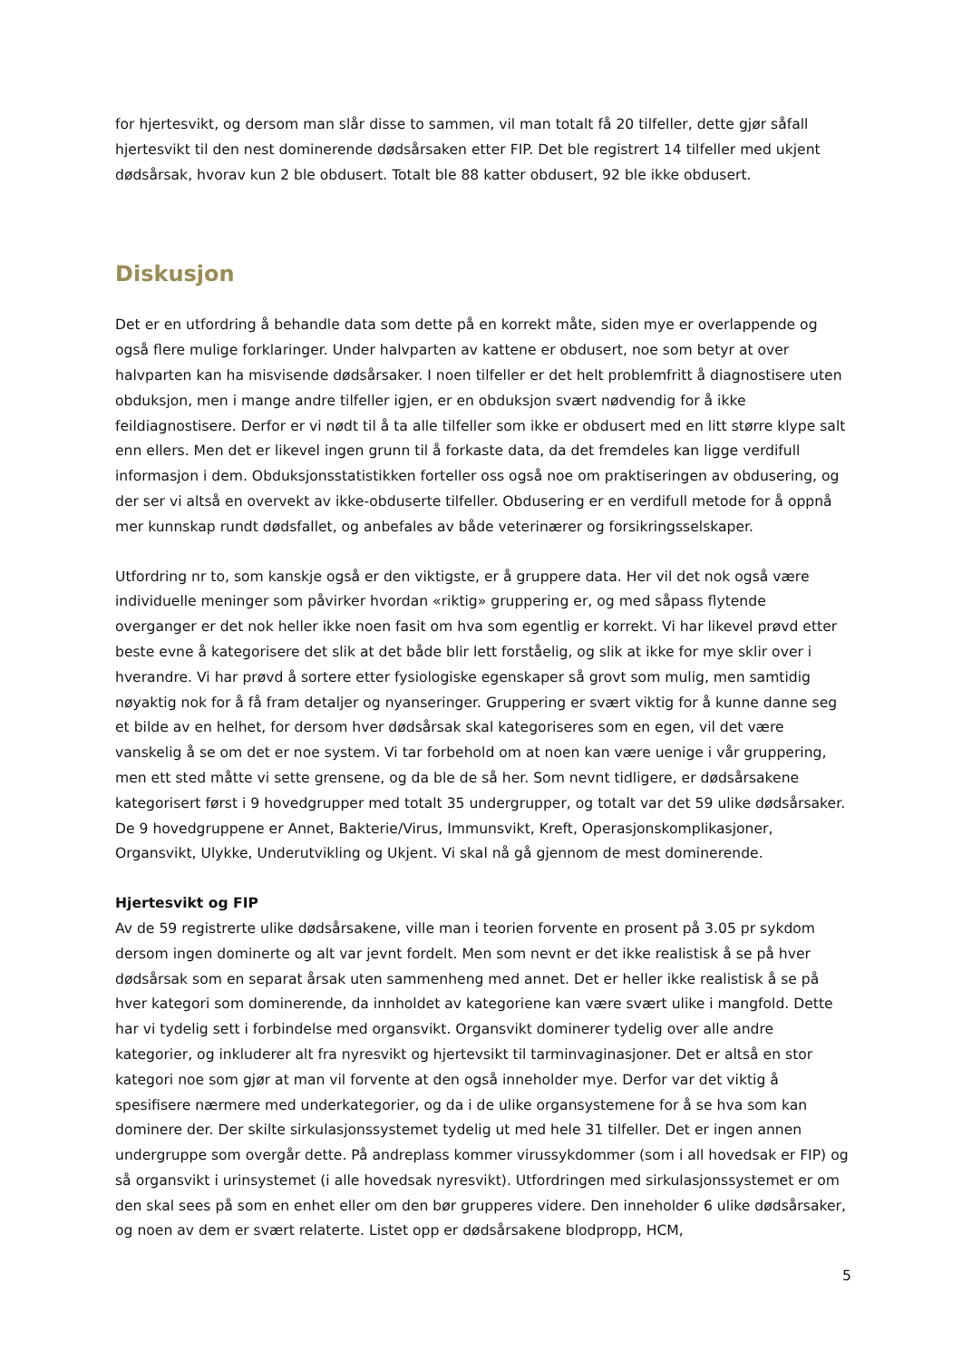for hjertesvikt, og dersom man slår disse to sammen, vil man totalt få 20 tilfeller, dette gjør såfall hjertesvikt til den nest dominerende dødsårsaken etter FIP. Det ble registrert 14 tilfeller med ukjent dødsårsak, hvorav kun 2 ble obdusert. Totalt ble 88 katter obdusert, 92 ble ikke obdusert.
Diskusjon
Det er en utfordring å behandle data som dette på en korrekt måte, siden mye er overlappende og også flere mulige forklaringer. Under halvparten av kattene er obdusert, noe som betyr at over halvparten kan ha misvisende dødsårsaker. I noen tilfeller er det helt problemfritt å diagnostisere uten obduksjon, men i mange andre tilfeller igjen, er en obduksjon svært nødvendig for å ikke feildiagnostisere. Derfor er vi nødt til å ta alle tilfeller som ikke er obdusert med en litt større klype salt enn ellers. Men det er likevel ingen grunn til å forkaste data, da det fremdeles kan ligge verdifull informasjon i dem. Obduksjonsstatistikken forteller oss også noe om praktiseringen av obdusering, og der ser vi altså en overvekt av ikke-obduserte tilfeller. Obdusering er en verdifull metode for å oppnå mer kunnskap rundt dødsfallet, og anbefales av både veterinærer og forsikringsselskaper.
Utfordring nr to, som kanskje også er den viktigste, er å gruppere data. Her vil det nok også være individuelle meninger som påvirker hvordan «riktig» gruppering er, og med såpass flytende overganger er det nok heller ikke noen fasit om hva som egentlig er korrekt. Vi har likevel prøvd etter beste evne å kategorisere det slik at det både blir lett forståelig, og slik at ikke for mye sklir over i hverandre. Vi har prøvd å sortere etter fysiologiske egenskaper så grovt som mulig, men samtidig nøyaktig nok for å få fram detaljer og nyanseringer. Gruppering er svært viktig for å kunne danne seg et bilde av en helhet, for dersom hver dødsårsak skal kategoriseres som en egen, vil det være vanskelig å se om det er noe system. Vi tar forbehold om at noen kan være uenige i vår gruppering, men ett sted måtte vi sette grensene, og da ble de så her. Som nevnt tidligere, er dødsårsakene kategorisert først i 9 hovedgrupper med totalt 35 undergrupper, og totalt var det 59 ulike dødsårsaker. De 9 hovedgruppene er Annet, Bakterie/Virus, Immunsvikt, Kreft, Operasjonskomplikasjoner, Organsvikt, Ulykke, Underutvikling og Ukjent. Vi skal nå gå gjennom de mest dominerende.
Hjertesvikt og FIP
Av de 59 registrerte ulike dødsårsakene, ville man i teorien forvente en prosent på 3.05 pr sykdom dersom ingen dominerte og alt var jevnt fordelt. Men som nevnt er det ikke realistisk å se på hver dødsårsak som en separat årsak uten sammenheng med annet. Det er heller ikke realistisk å se på hver kategori som dominerende, da innholdet av kategoriene kan være svært ulike i mangfold. Dette har vi tydelig sett i forbindelse med organsvikt. Organsvikt dominerer tydelig over alle andre kategorier, og inkluderer alt fra nyresvikt og hjertevsikt til tarminvaginasjoner. Det er altså en stor kategori noe som gjør at man vil forvente at den også inneholder mye. Derfor var det viktig å spesifisere nærmere med underkategorier, og da i de ulike organsystemene for å se hva som kan dominere der. Der skilte sirkulasjonssystemet tydelig ut med hele 31 tilfeller. Det er ingen annen undergruppe som overgår dette. På andreplass kommer virussykdommer (som i all hovedsak er FIP) og så organsvikt i urinsystemet (i alle hovedsak nyresvikt). Utfordringen med sirkulasjonssystemet er om den skal sees på som en enhet eller om den bør grupperes videre. Den inneholder 6 ulike dødsårsaker, og noen av dem er svært relaterte. Listet opp er dødsårsakene blodpropp, HCM,
5